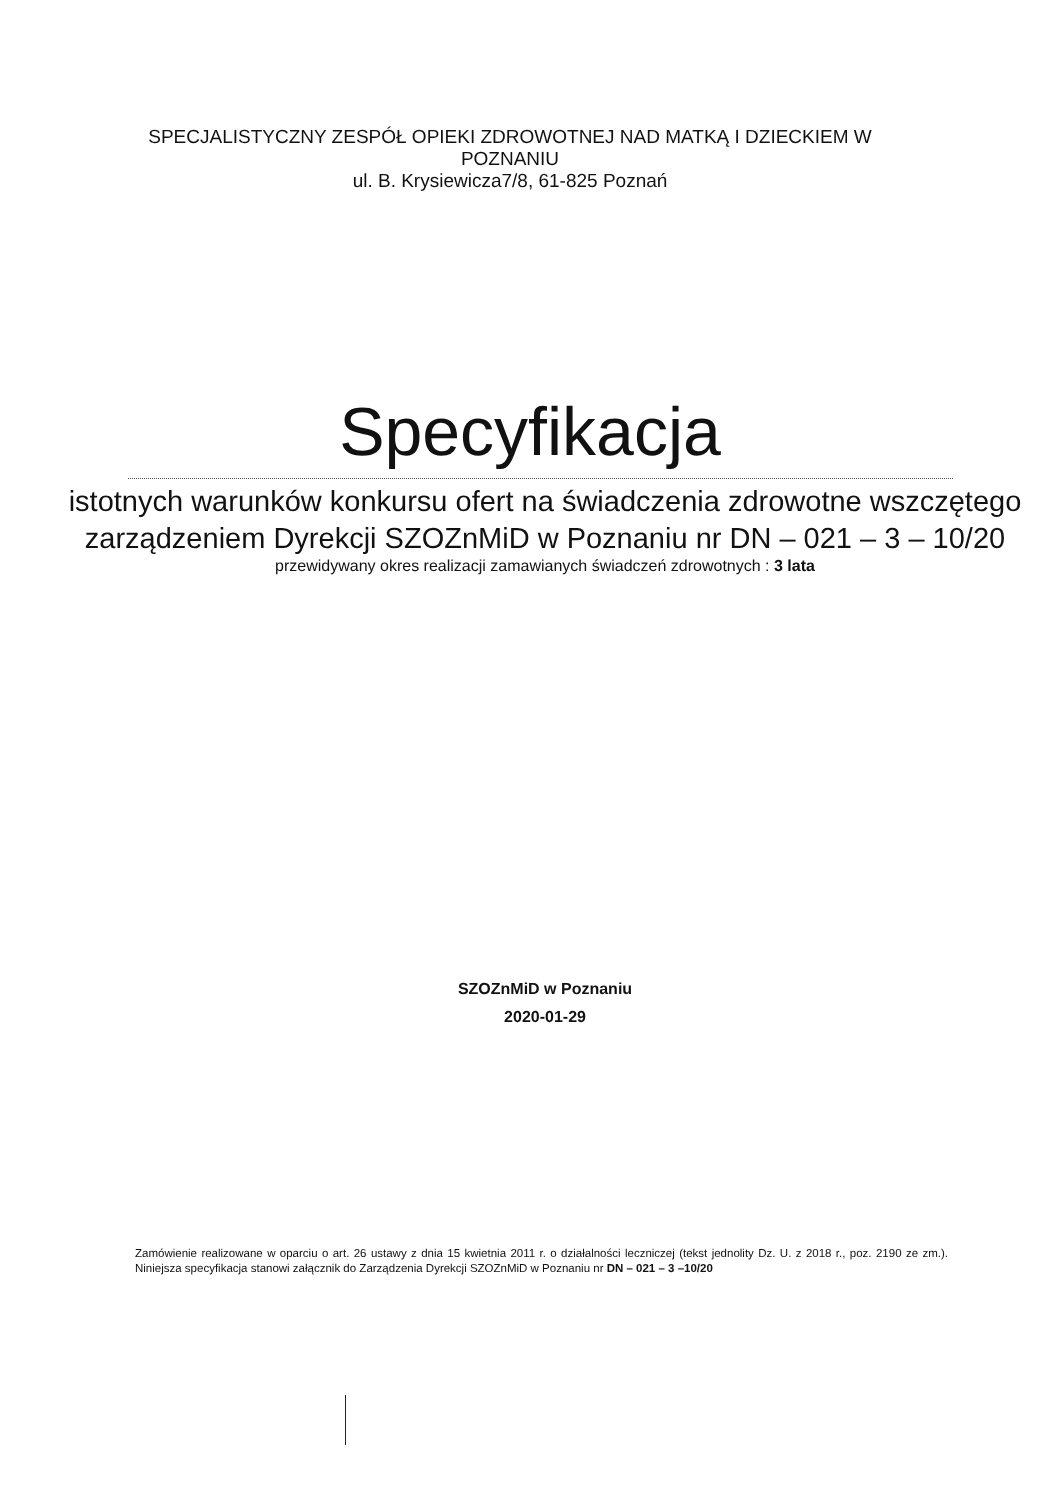SPECJALISTYCZNY ZESPÓŁ OPIEKI ZDROWOTNEJ NAD MATKĄ I DZIECKIEM W POZNANIU
ul. B. Krysiewicza7/8, 61-825 Poznań
Specyfikacja
istotnych warunków konkursu ofert na świadczenia zdrowotne wszczętego zarządzeniem Dyrekcji SZOZnMiD w Poznaniu nr DN – 021 – 3 – 10/20
przewidywany okres realizacji zamawianych świadczeń zdrowotnych : 3 lata
SZOZnMiD w Poznaniu
2020-01-29
Zamówienie realizowane w oparciu o art. 26 ustawy z dnia 15 kwietnia 2011 r. o działalności leczniczej (tekst jednolity Dz. U. z 2018 r., poz. 2190 ze zm.). Niniejsza specyfikacja stanowi załącznik do Zarządzenia Dyrekcji SZOZnMiD w Poznaniu nr DN – 021 – 3 –10/20